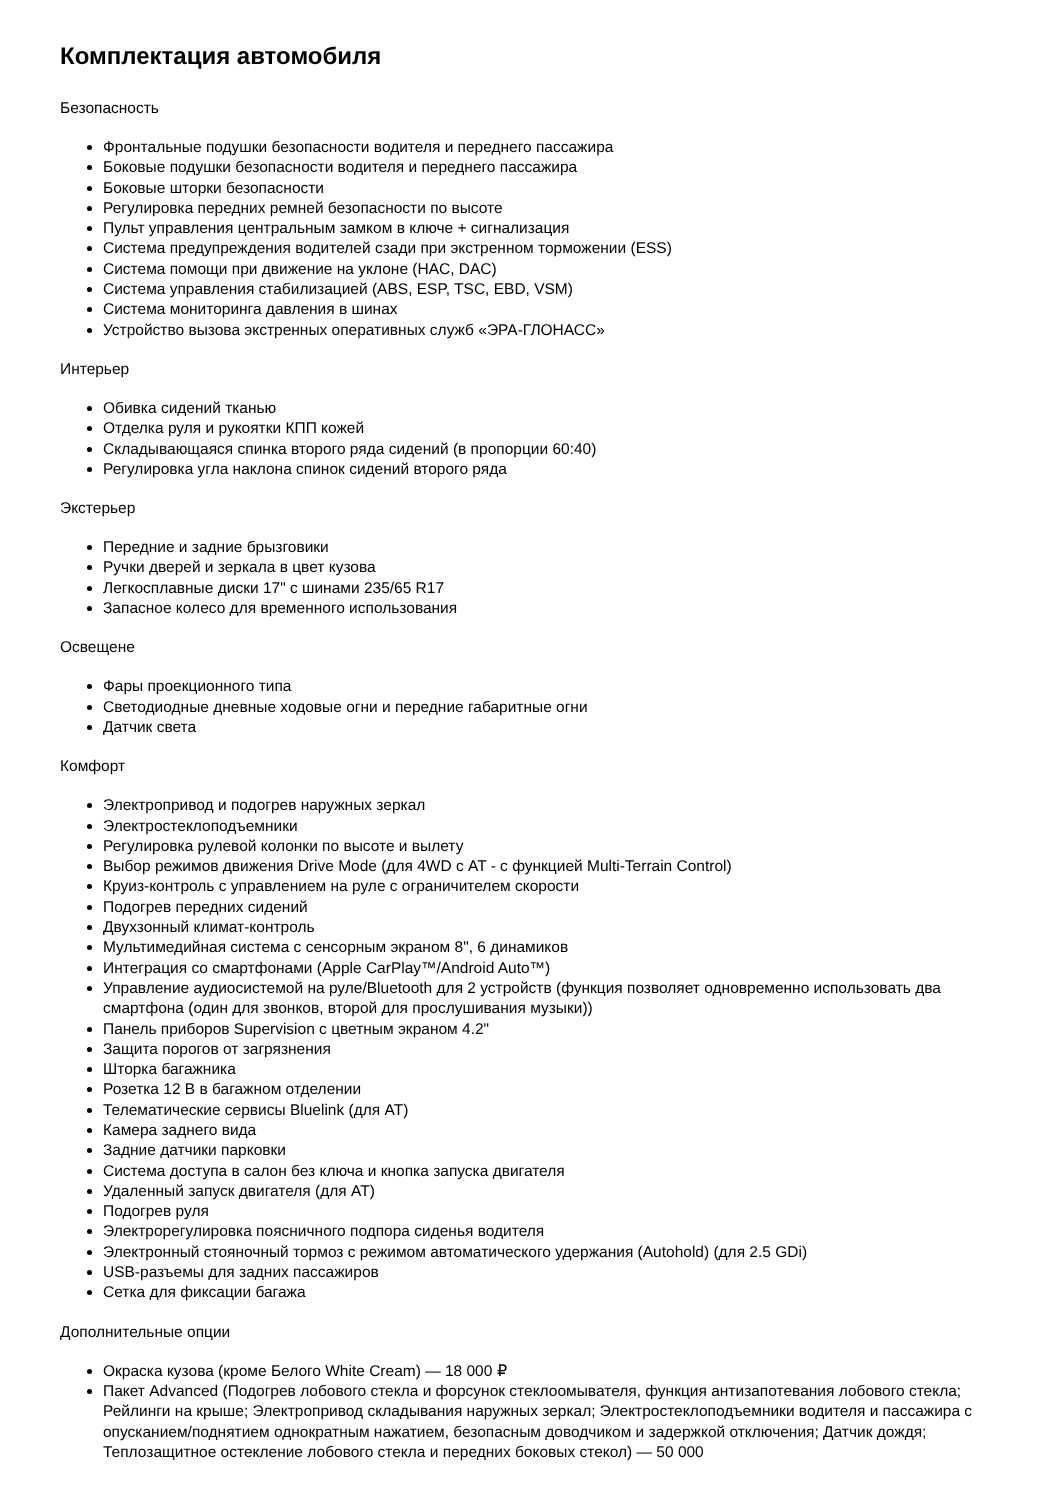Комплектация автомобиля
Безопасность
Фронтальные подушки безопасности водителя и переднего пассажира
Боковые подушки безопасности водителя и переднего пассажира
Боковые шторки безопасности
Регулировка передних ремней безопасности по высоте
Пульт управления центральным замком в ключе + сигнализация
Система предупреждения водителей сзади при экстренном торможении (ESS)
Система помощи при движение на уклоне (HAC, DAC)
Система управления стабилизацией (ABS, ESP, TSC, EBD, VSM)
Система мониторинга давления в шинах
Устройство вызова экстренных оперативных служб «ЭРА-ГЛОНАСС»
Интерьер
Обивка сидений тканью
Отделка руля и рукоятки КПП кожей
Складывающаяся спинка второго ряда сидений (в пропорции 60:40)
Регулировка угла наклона спинок сидений второго ряда
Экстерьер
Передние и задние брызговики
Ручки дверей и зеркала в цвет кузова
Легкосплавные диски 17" с шинами 235/65 R17
Запасное колесо для временного использования
Освещене
Фары проекционного типа
Светодиодные дневные ходовые огни и передние габаритные огни
Датчик света
Комфорт
Электропривод и подогрев наружных зеркал
Электростеклоподъемники
Регулировка рулевой колонки по высоте и вылету
Выбор режимов движения Drive Mode (для 4WD с AT - с функцией Multi-Terrain Control)
Круиз-контроль с управлением на руле с ограничителем скорости
Подогрев передних сидений
Двухзонный климат-контроль
Мультимедийная система с сенсорным экраном 8", 6 динамиков
Интеграция со смартфонами (Apple CarPlay™/Android Auto™)
Управление аудиосистемой на руле/Bluetooth для 2 устройств (функция позволяет одновременно использовать два смартфона (один для звонков, второй для прослушивания музыки))
Панель приборов Supervision с цветным экраном 4.2"
Защита порогов от загрязнения
Шторка багажника
Розетка 12 В в багажном отделении
Телематические сервисы Bluelink (для AT)
Камера заднего вида
Задние датчики парковки
Система доступа в салон без ключа и кнопка запуска двигателя
Удаленный запуск двигателя (для AT)
Подогрев руля
Электрорегулировка поясничного подпора сиденья водителя
Электронный стояночный тормоз с режимом автоматического удержания (Autohold) (для 2.5 GDi)
USB-разъемы для задних пассажиров
Сетка для фиксации багажа
Дополнительные опции
Окраска кузова (кроме Белого White Cream) — 18 000 ₽
Пакет Advanced (Подогрев лобового стекла и форсунок стеклоомывателя, функция антизапотевания лобового стекла; Рейлинги на крыше; Электропривод складывания наружных зеркал; Электростеклоподъемники водителя и пассажира с опусканием/поднятием однократным нажатием, безопасным доводчиком и задержкой отключения; Датчик дождя; Теплозащитное остекление лобового стекла и передних боковых стекол) — 50 000